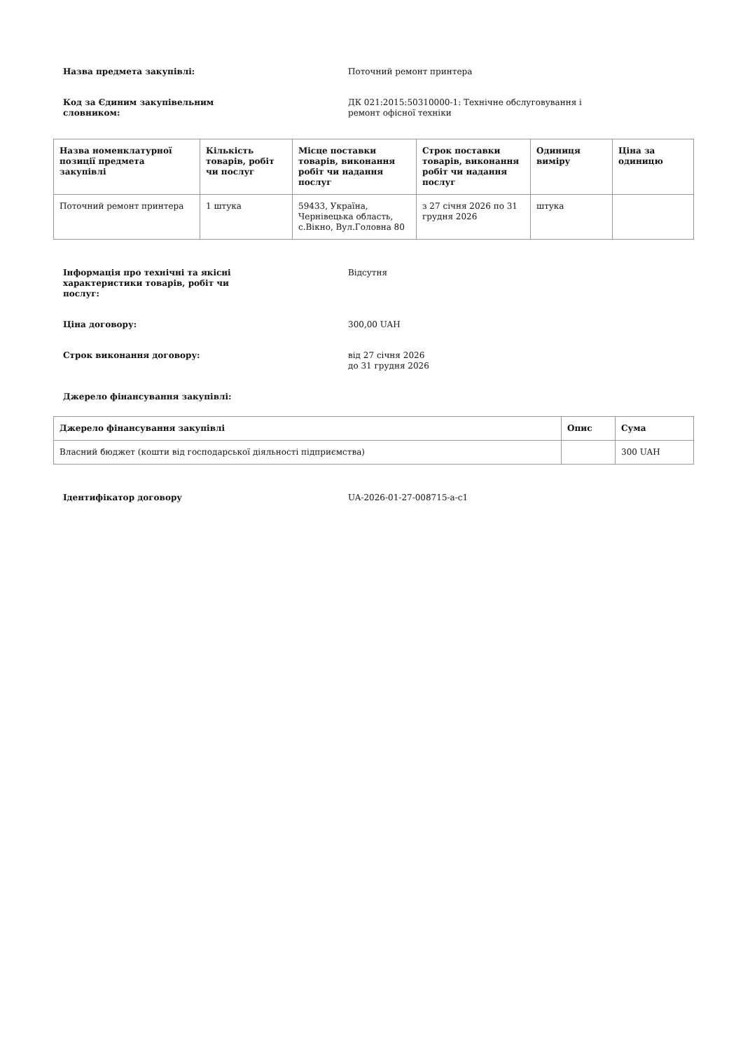Назва предмета закупівлі: Поточний ремонт принтера
Код за Єдиним закупівельним
словником:
ДК 021:2015:50310000-1: Технічне обслуговування і
ремонт офісної техніки
| Назва номенклатурної позиції предмета закупівлі | Кількість товарів, робіт чи послуг | Місце поставки товарів, виконання робіт чи надання послуг | Строк поставки товарів, виконання робіт чи надання послуг | Одиниця виміру | Ціна за одиницю |
| --- | --- | --- | --- | --- | --- |
| Поточний ремонт принтера | 1 штука | 59433, Україна, Чернівецька область, с.Вікно, Вул.Головна 80 | з 27 січня 2026 по 31 грудня 2026 | штука | |
Інформація про технічні та якісні
характеристики товарів, робіт чи
послуг:
Відсутня
Ціна договору: 300,00 UAH
Строк виконання договору: від 27 січня 2026
до 31 грудня 2026
Джерело фінансування закупівлі:
| Джерело фінансування закупівлі | Опис | Сума |
| --- | --- | --- |
| Власний бюджет (кошти від господарської діяльності підприємства) | | 300 UAH |
Ідентифікатор договору UA-2026-01-27-008715-a-c1